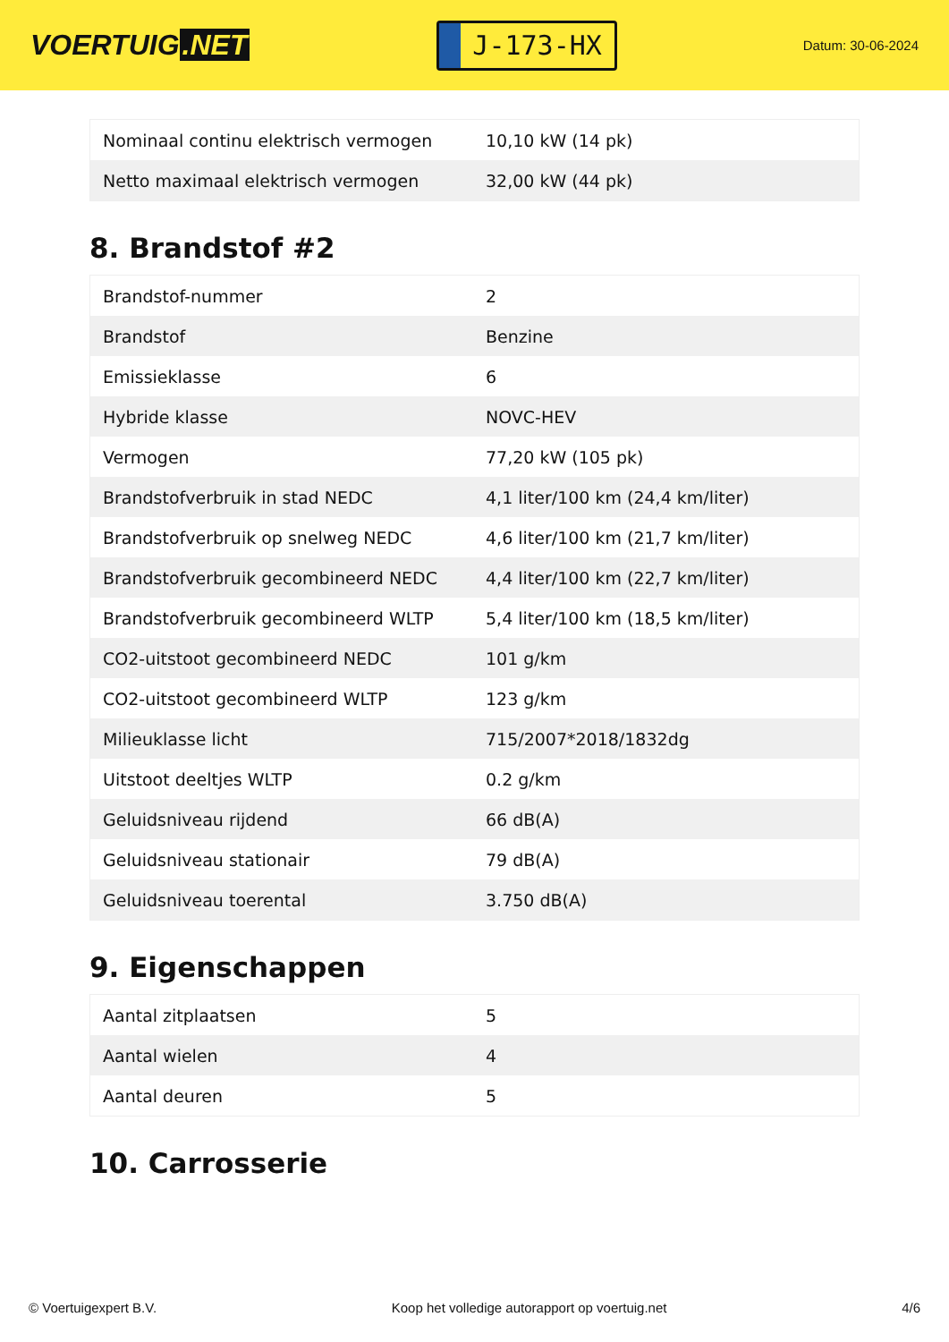VOERTUIG.NET
J-173-HX
Datum: 30-06-2024
| Nominaal continu elektrisch vermogen | 10,10 kW (14 pk) |
| Netto maximaal elektrisch vermogen | 32,00 kW (44 pk) |
8. Brandstof #2
| Brandstof-nummer | 2 |
| Brandstof | Benzine |
| Emissieklasse | 6 |
| Hybride klasse | NOVC-HEV |
| Vermogen | 77,20 kW (105 pk) |
| Brandstofverbruik in stad NEDC | 4,1 liter/100 km (24,4 km/liter) |
| Brandstofverbruik op snelweg NEDC | 4,6 liter/100 km (21,7 km/liter) |
| Brandstofverbruik gecombineerd NEDC | 4,4 liter/100 km (22,7 km/liter) |
| Brandstofverbruik gecombineerd WLTP | 5,4 liter/100 km (18,5 km/liter) |
| CO2-uitstoot gecombineerd NEDC | 101 g/km |
| CO2-uitstoot gecombineerd WLTP | 123 g/km |
| Milieuklasse licht | 715/2007*2018/1832dg |
| Uitstoot deeltjes WLTP | 0.2 g/km |
| Geluidsniveau rijdend | 66 dB(A) |
| Geluidsniveau stationair | 79 dB(A) |
| Geluidsniveau toerental | 3.750 dB(A) |
9. Eigenschappen
| Aantal zitplaatsen | 5 |
| Aantal wielen | 4 |
| Aantal deuren | 5 |
10. Carrosserie
© Voertuigexpert B.V. Koop het volledige autorapport op voertuig.net 4/6